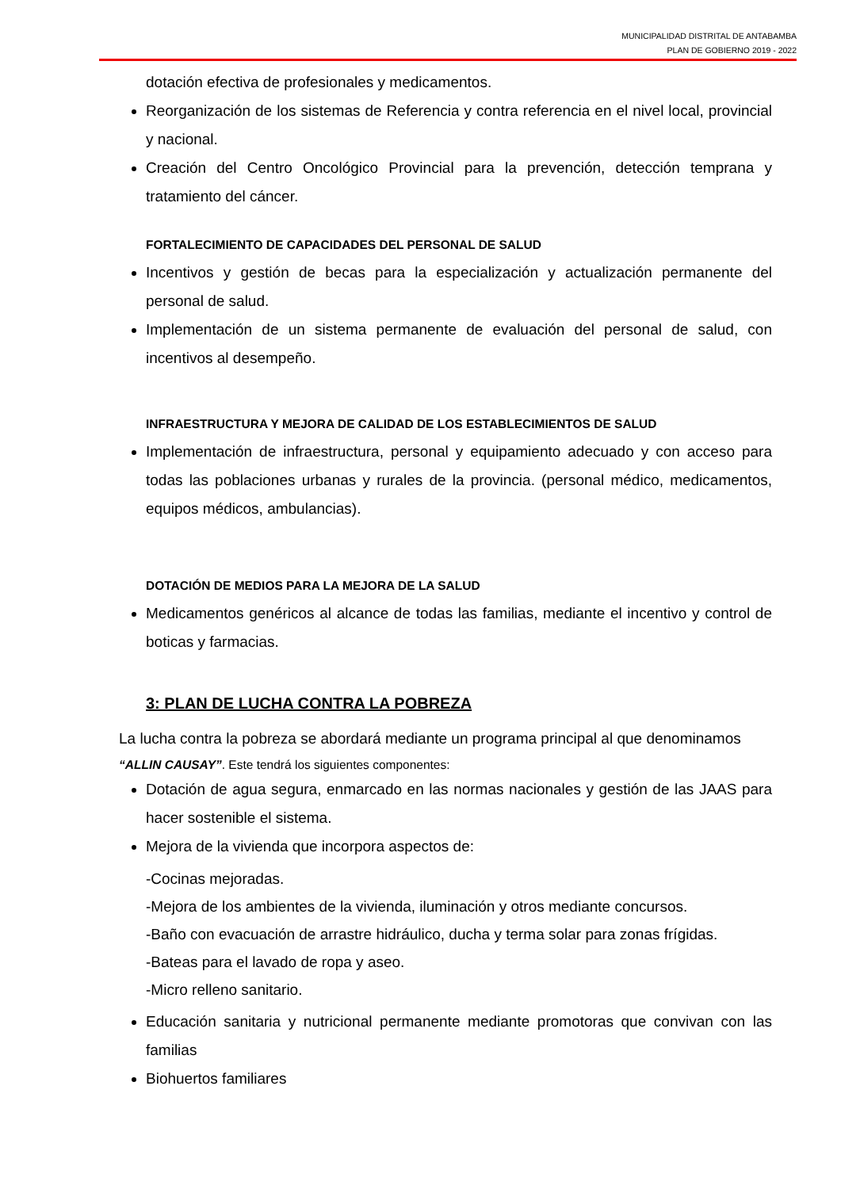MUNICIPALIDAD DISTRITAL DE ANTABAMBA
PLAN DE GOBIERNO 2019 - 2022
dotación efectiva de profesionales y medicamentos.
Reorganización de los sistemas de Referencia y contra referencia en el nivel local, provincial y nacional.
Creación del Centro Oncológico Provincial para la prevención, detección temprana y tratamiento del cáncer.
FORTALECIMIENTO DE CAPACIDADES DEL PERSONAL DE SALUD
Incentivos y gestión de becas para la especialización y actualización permanente del personal de salud.
Implementación de un sistema permanente de evaluación del personal de salud, con incentivos al desempeño.
INFRAESTRUCTURA Y MEJORA DE CALIDAD DE LOS ESTABLECIMIENTOS DE SALUD
Implementación de infraestructura, personal y equipamiento adecuado y con acceso para todas las poblaciones urbanas y rurales de la provincia. (personal médico, medicamentos, equipos médicos, ambulancias).
DOTACIÓN DE MEDIOS PARA LA MEJORA DE LA SALUD
Medicamentos genéricos al alcance de todas las familias, mediante el incentivo y control de boticas y farmacias.
3: PLAN DE LUCHA CONTRA LA POBREZA
La lucha contra la pobreza se abordará mediante un programa principal al que denominamos
“ALLIN CAUSAY”. Este tendrá los siguientes componentes:
Dotación de agua segura, enmarcado en las normas nacionales y gestión de las JAAS para hacer sostenible el sistema.
Mejora de la vivienda que incorpora aspectos de:
-Cocinas mejoradas.
-Mejora de los ambientes de la vivienda, iluminación y otros mediante concursos.
-Baño con evacuación de arrastre hidráulico, ducha y terma solar para zonas frígidas.
-Bateas para el lavado de ropa y aseo.
-Micro relleno sanitario.
Educación sanitaria y nutricional permanente mediante promotoras que convivan con las familias
Biohuertos familiares